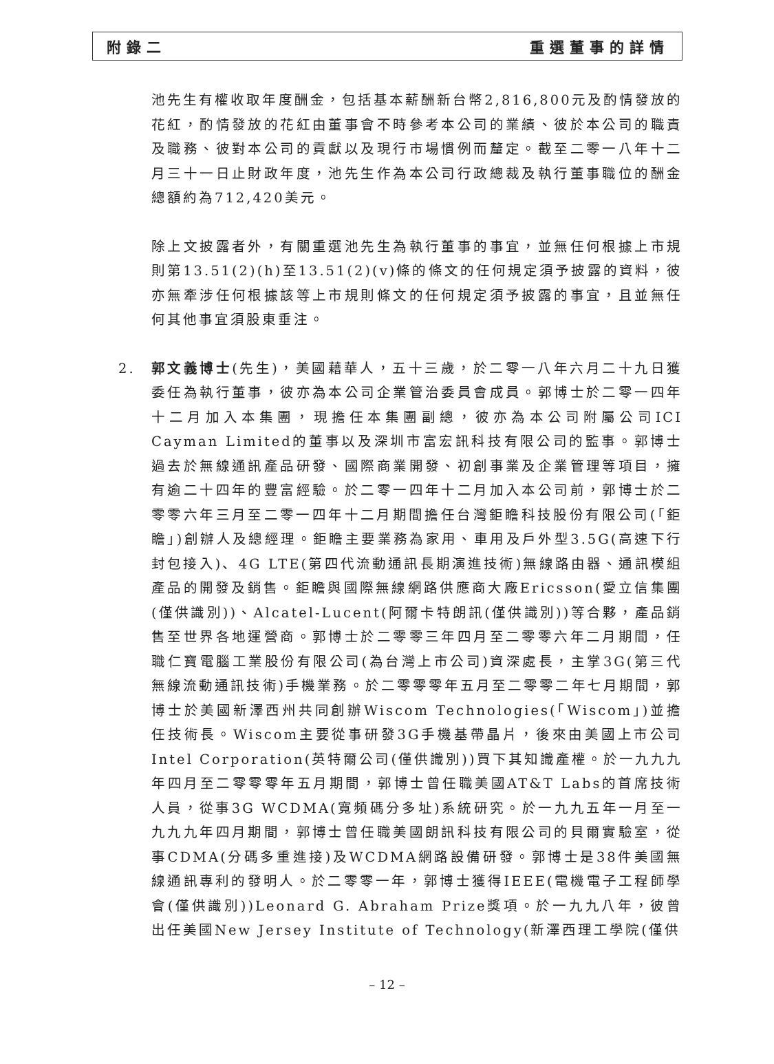附錄二 重選董事的詳情
池先生有權收取年度酬金，包括基本薪酬新台幣2,816,800元及酌情發放的花紅，酌情發放的花紅由董事會不時參考本公司的業績、彼於本公司的職責及職務、彼對本公司的貢獻以及現行市場慣例而釐定。截至二零一八年十二月三十一日止財政年度，池先生作為本公司行政總裁及執行董事職位的酬金總額約為712,420美元。
除上文披露者外，有關重選池先生為執行董事的事宜，並無任何根據上市規則第13.51(2)(h)至13.51(2)(v)條的條文的任何規定須予披露的資料，彼亦無牽涉任何根據該等上市規則條文的任何規定須予披露的事宜，且並無任何其他事宜須股東垂注。
2. 郭文義博士(先生)，美國藉華人，五十三歲，於二零一八年六月二十九日獲委任為執行董事，彼亦為本公司企業管治委員會成員。郭博士於二零一四年十二月加入本集團，現擔任本集團副總，彼亦為本公司附屬公司ICI Cayman Limited的董事以及深圳市富宏訊科技有限公司的監事。郭博士過去於無線通訊產品研發、國際商業開發、初創事業及企業管理等項目，擁有逾二十四年的豐富經驗。於二零一四年十二月加入本公司前，郭博士於二零零六年三月至二零一四年十二月期間擔任台灣鉅瞻科技股份有限公司(「鉅瞻」)創辦人及總經理。鉅瞻主要業務為家用、車用及戶外型3.5G(高速下行封包接入)、4G LTE(第四代流動通訊長期演進技術)無線路由器、通訊模組產品的開發及銷售。鉅瞻與國際無線網路供應商大廠Ericsson(愛立信集團(僅供識別))、Alcatel-Lucent(阿爾卡特朗訊(僅供識別))等合夥，產品銷售至世界各地運營商。郭博士於二零零三年四月至二零零六年二月期間，任職仁寶電腦工業股份有限公司(為台灣上市公司)資深處長，主掌3G(第三代無線流動通訊技術)手機業務。於二零零零年五月至二零零二年七月期間，郭博士於美國新澤西州共同創辦Wiscom Technologies(「Wiscom」)並擔任技術長。Wiscom主要從事研發3G手機基帶晶片，後來由美國上市公司Intel Corporation(英特爾公司(僅供識別))買下其知識產權。於一九九九年四月至二零零零年五月期間，郭博士曾任職美國AT&T Labs的首席技術人員，從事3G WCDMA(寬頻碼分多址)系統研究。於一九九五年一月至一九九九年四月期間，郭博士曾任職美國朗訊科技有限公司的貝爾實驗室，從事CDMA(分碼多重進接)及WCDMA網路設備研發。郭博士是38件美國無線通訊專利的發明人。於二零零一年，郭博士獲得IEEE(電機電子工程師學會(僅供識別))Leonard G. Abraham Prize獎項。於一九九八年，彼曾出任美國New Jersey Institute of Technology(新澤西理工學院(僅供
– 12 –